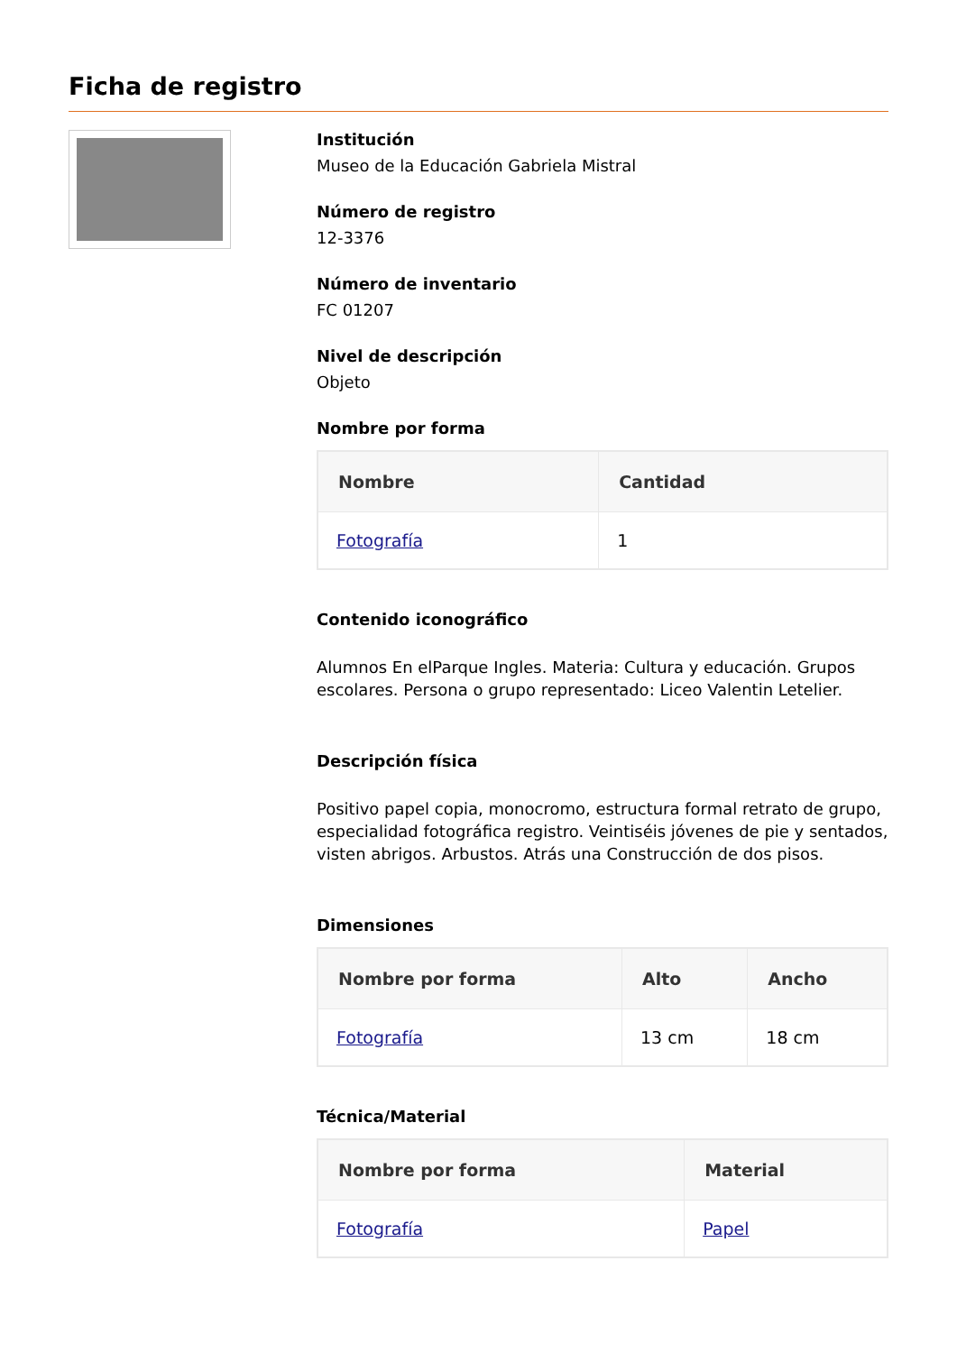Ficha de registro
Institución
Museo de la Educación Gabriela Mistral
Número de registro
12-3376
Número de inventario
FC 01207
Nivel de descripción
Objeto
Nombre por forma
| Nombre | Cantidad |
| --- | --- |
| Fotografía | 1 |
Contenido iconográfico
Alumnos En elParque Ingles. Materia: Cultura y educación. Grupos escolares. Persona o grupo representado: Liceo Valentin Letelier.
Descripción física
Positivo papel copia, monocromo, estructura formal retrato de grupo, especialidad fotográfica registro. Veintiséis jóvenes de pie y sentados, visten abrigos. Arbustos. Atrás una Construcción de dos pisos.
Dimensiones
| Nombre por forma | Alto | Ancho |
| --- | --- | --- |
| Fotografía | 13 cm | 18 cm |
Técnica/Material
| Nombre por forma | Material |
| --- | --- |
| Fotografía | Papel |